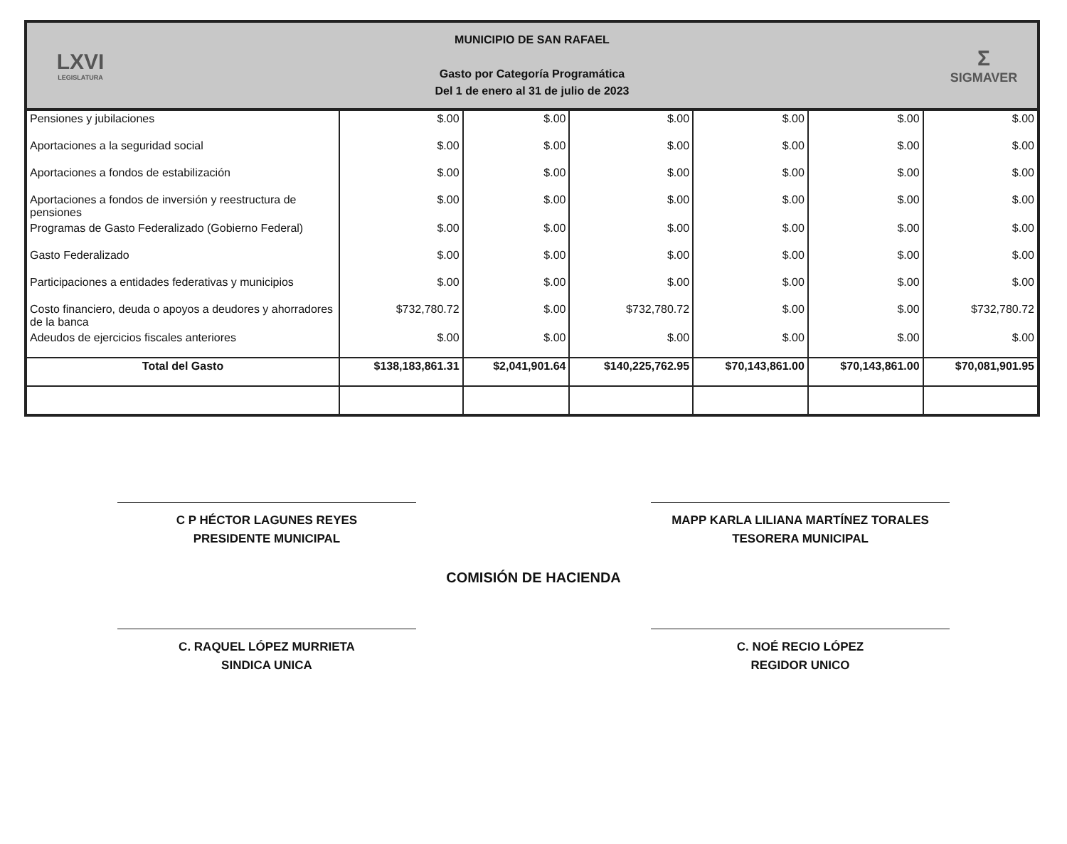LXVI
LEGISLATURA
MUNICIPIO DE SAN RAFAEL
Gasto por Categoría Programática
Del 1 de enero al 31 de julio de 2023
Σ
SIGMAVER
| Pensiones y jubilaciones | $.00 | $.00 | $.00 | $.00 | $.00 | $.00 |
| Aportaciones a la seguridad social | $.00 | $.00 | $.00 | $.00 | $.00 | $.00 |
| Aportaciones a fondos de estabilización | $.00 | $.00 | $.00 | $.00 | $.00 | $.00 |
| Aportaciones a fondos de inversión y reestructura de pensiones | $.00 | $.00 | $.00 | $.00 | $.00 | $.00 |
| Programas de Gasto Federalizado (Gobierno Federal) | $.00 | $.00 | $.00 | $.00 | $.00 | $.00 |
| Gasto Federalizado | $.00 | $.00 | $.00 | $.00 | $.00 | $.00 |
| Participaciones a entidades federativas y municipios | $.00 | $.00 | $.00 | $.00 | $.00 | $.00 |
| Costo financiero, deuda o apoyos a deudores y ahorradores de la banca | $732,780.72 | $.00 | $732,780.72 | $.00 | $.00 | $732,780.72 |
| Adeudos de ejercicios fiscales anteriores | $.00 | $.00 | $.00 | $.00 | $.00 | $.00 |
| Total del Gasto | $138,183,861.31 | $2,041,901.64 | $140,225,762.95 | $70,143,861.00 | $70,143,861.00 | $70,081,901.95 |
C P HÉCTOR LAGUNES REYES
PRESIDENTE MUNICIPAL
MAPP KARLA LILIANA MARTÍNEZ TORALES
TESORERA MUNICIPAL
COMISIÓN DE HACIENDA
C. RAQUEL LÓPEZ MURRIETA
SINDICA UNICA
C. NOÉ RECIO LÓPEZ
REGIDOR UNICO